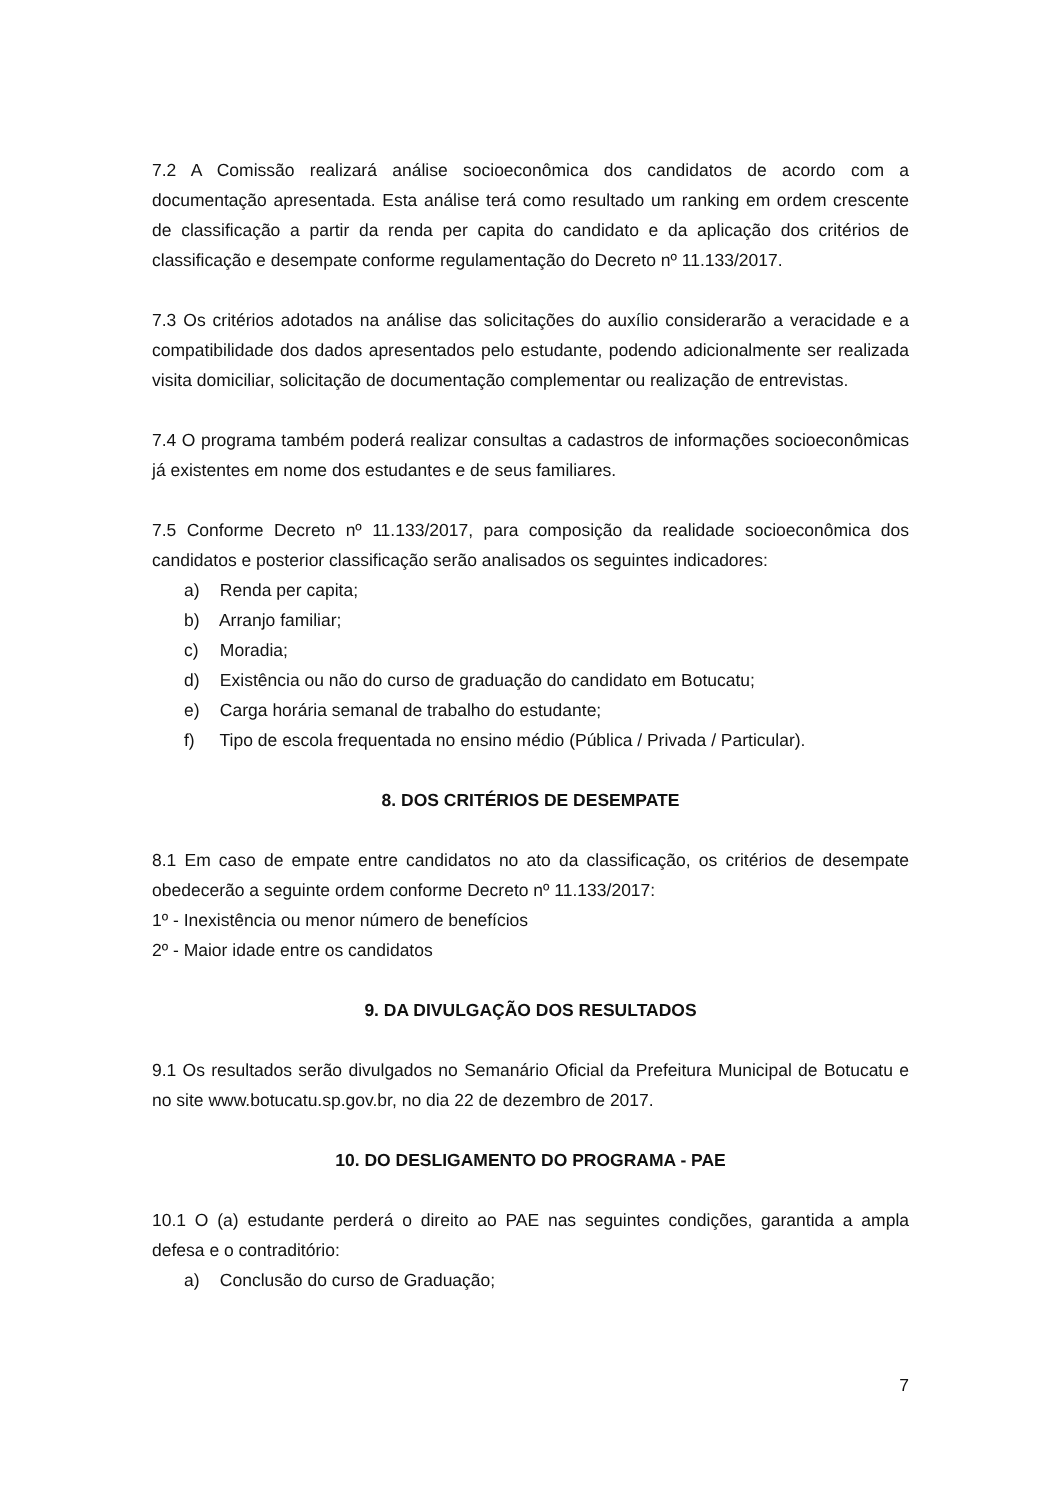7.2 A Comissão realizará análise socioeconômica dos candidatos de acordo com a documentação apresentada. Esta análise terá como resultado um ranking em ordem crescente de classificação a partir da renda per capita do candidato e da aplicação dos critérios de classificação e desempate conforme regulamentação do Decreto nº 11.133/2017.
7.3 Os critérios adotados na análise das solicitações do auxílio considerarão a veracidade e a compatibilidade dos dados apresentados pelo estudante, podendo adicionalmente ser realizada visita domiciliar, solicitação de documentação complementar ou realização de entrevistas.
7.4 O programa também poderá realizar consultas a cadastros de informações socioeconômicas já existentes em nome dos estudantes e de seus familiares.
7.5 Conforme Decreto nº 11.133/2017, para composição da realidade socioeconômica dos candidatos e posterior classificação serão analisados os seguintes indicadores:
a) Renda per capita;
b) Arranjo familiar;
c) Moradia;
d) Existência ou não do curso de graduação do candidato em Botucatu;
e) Carga horária semanal de trabalho do estudante;
f) Tipo de escola frequentada no ensino médio (Pública / Privada / Particular).
8. DOS CRITÉRIOS DE DESEMPATE
8.1 Em caso de empate entre candidatos no ato da classificação, os critérios de desempate obedecerão a seguinte ordem conforme Decreto nº 11.133/2017:
1º - Inexistência ou menor número de benefícios
2º - Maior idade entre os candidatos
9. DA DIVULGAÇÃO DOS RESULTADOS
9.1 Os resultados serão divulgados no Semanário Oficial da Prefeitura Municipal de Botucatu e no site www.botucatu.sp.gov.br, no dia 22 de dezembro de 2017.
10. DO DESLIGAMENTO DO PROGRAMA - PAE
10.1 O (a) estudante perderá o direito ao PAE nas seguintes condições, garantida a ampla defesa e o contraditório:
a) Conclusão do curso de Graduação;
7